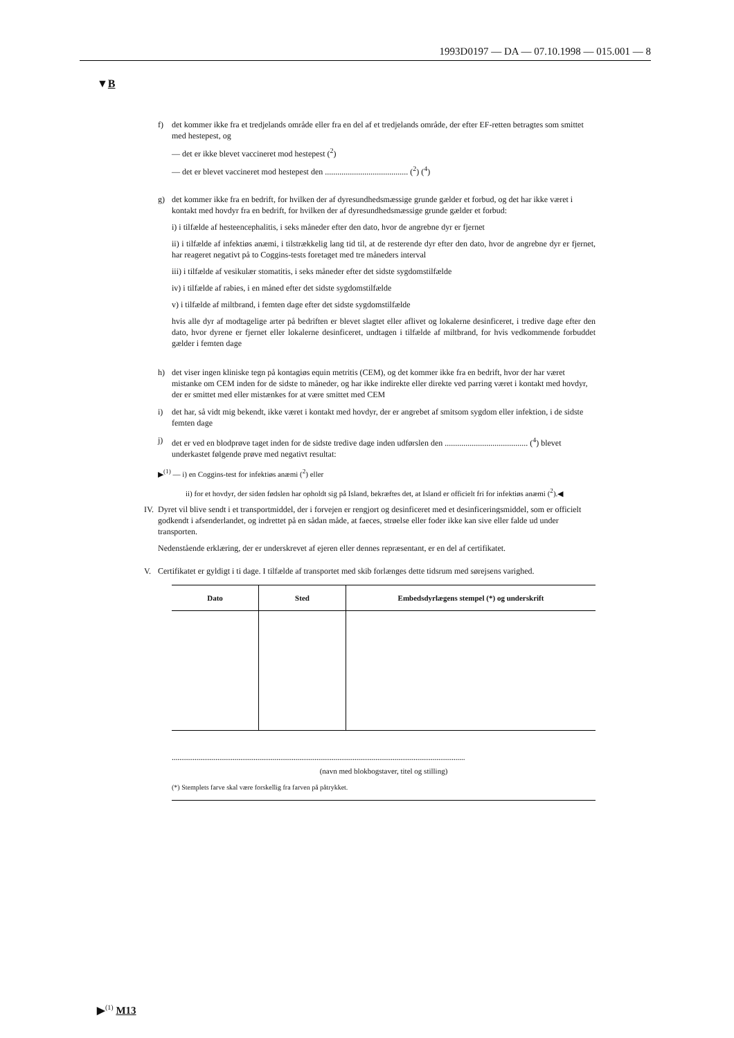1993D0197 — DA — 07.10.1998 — 015.001 — 8
▼B
f) det kommer ikke fra et tredjelands område eller fra en del af et tredjelands område, der efter EF-retten betragtes som smittet med hestepest, og
— det er ikke blevet vaccineret mod hestepest (<sup>2</sup>)
— det er blevet vaccineret mod hestepest den ........................................ (<sup>2</sup>) (<sup>4</sup>)
g) det kommer ikke fra en bedrift, for hvilken der af dyresundhedsmæssige grunde gælder et forbud, og det har ikke været i kontakt med hovdyr fra en bedrift, for hvilken der af dyresundhedsmæssige grunde gælder et forbud:
i) i tilfælde af hesteencephalitis, i seks måneder efter den dato, hvor de angrebne dyr er fjernet
ii) i tilfælde af infektiøs anæmi, i tilstrækkelig lang tid til, at de resterende dyr efter den dato, hvor de angrebne dyr er fjernet, har reageret negativt på to Coggins-tests foretaget med tre måneders interval
iii) i tilfælde af vesikulær stomatitis, i seks måneder efter det sidste sygdomstilfælde
iv) i tilfælde af rabies, i en måned efter det sidste sygdomstilfælde
v) i tilfælde af miltbrand, i femten dage efter det sidste sygdomstilfælde
hvis alle dyr af modtagelige arter på bedriften er blevet slagtet eller aflivet og lokalerne desinficeret, i tredive dage efter den dato, hvor dyrene er fjernet eller lokalerne desinficeret, undtagen i tilfælde af miltbrand, for hvis vedkommende forbuddet gælder i femten dage
h) det viser ingen kliniske tegn på kontagiøs equin metritis (CEM), og det kommer ikke fra en bedrift, hvor der har været mistanke om CEM inden for de sidste to måneder, og har ikke indirekte eller direkte ved parring været i kontakt med hovdyr, der er smittet med eller mistænkes for at være smittet med CEM
i) det har, så vidt mig bekendt, ikke været i kontakt med hovdyr, der er angrebet af smitsom sygdom eller infektion, i de sidste femten dage
j) det er ved en blodprøve taget inden for de sidste tredive dage inden udførslen den ........................................ (<sup>4</sup>) blevet underkastet følgende prøve med negativt resultat:
▶<sup>(1)</sup> — i) en Coggins-test for infektiøs anæmi (<sup>2</sup>) eller
ii) for et hovdyr, der siden fødslen har opholdt sig på Island, bekræftes det, at Island er officielt fri for infektiøs anæmi (<sup>2</sup>).◀
IV.
Dyret vil blive sendt i et transportmiddel, der i forvejen er rengjort og desinficeret med et desinficeringsmiddel, som er officielt godkendt i afsenderlandet, og indrettet på en sådan måde, at faeces, strøelse eller foder ikke kan sive eller falde ud under transporten.
Nedenstående erklæring, der er underskrevet af ejeren eller dennes repræsentant, er en del af certifikatet.
V. Certifikatet er gyldigt i ti dage. I tilfælde af transportet med skib forlænges dette tidsrum med sørejsens varighed.
| Dato | Sted | Embedsdyrlægens stempel (*) og underskrift |
| --- | --- | --- |
..........................................................................................................................................................
(navn med blokbogstaver, titel og stilling)
(*) Stemplets farve skal være forskellig fra farven på påtrykket.
▶<sup>(1)</sup> M13